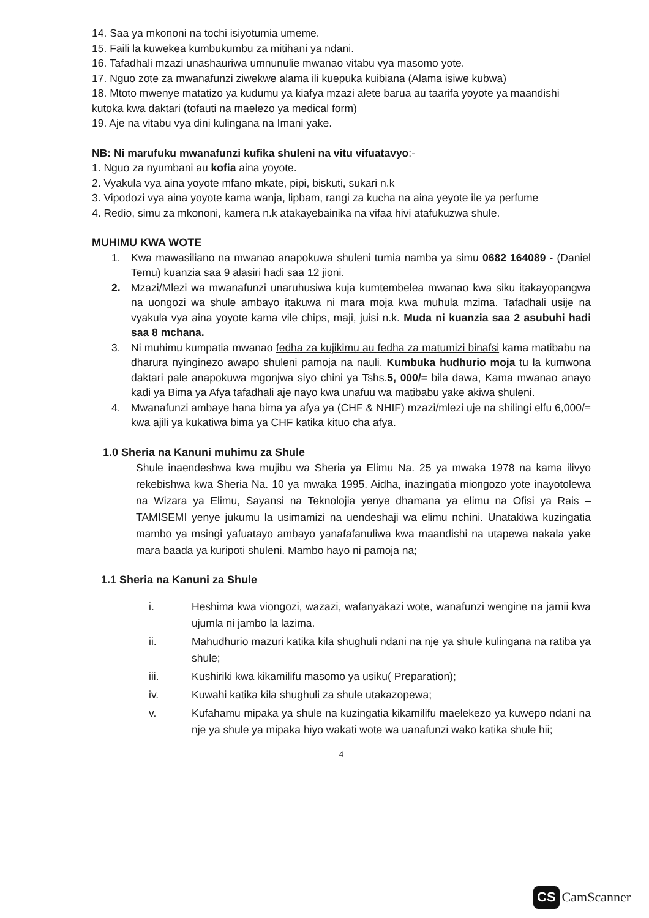14. Saa ya mkononi na tochi isiyotumia umeme.
15. Faili la kuwekea kumbukumbu za mitihani ya ndani.
16. Tafadhali mzazi unashauriwa umnunulie mwanao vitabu vya masomo yote.
17. Nguo zote za mwanafunzi ziwekwe alama ili kuepuka kuibiana (Alama isiwe kubwa)
18. Mtoto mwenye matatizo ya kudumu ya kiafya mzazi alete barua au taarifa yoyote ya maandishi kutoka kwa daktari (tofauti na maelezo ya medical form)
19. Aje na vitabu vya dini kulingana na Imani yake.
NB: Ni marufuku mwanafunzi kufika shuleni na vitu vifuatavyo:-
1. Nguo za nyumbani au kofia aina yoyote.
2. Vyakula vya aina yoyote mfano mkate, pipi, biskuti, sukari n.k
3. Vipodozi vya aina yoyote kama wanja, lipbam, rangi za kucha na aina yeyote ile ya perfume
4. Redio, simu za mkononi, kamera n.k atakayebainika na vifaa hivi atafukuzwa shule.
MUHIMU KWA WOTE
1. Kwa mawasiliano na mwanao anapokuwa shuleni tumia namba ya simu 0682 164089 - (Daniel Temu) kuanzia saa 9 alasiri hadi saa 12 jioni.
2. Mzazi/Mlezi wa mwanafunzi unaruhusiwa kuja kumtembelea mwanao kwa siku itakayopangwa na uongozi wa shule ambayo itakuwa ni mara moja kwa muhula mzima. Tafadhali usije na vyakula vya aina yoyote kama vile chips, maji, juisi n.k. Muda ni kuanzia saa 2 asubuhi hadi saa 8 mchana.
3. Ni muhimu kumpatia mwanao fedha za kujikimu au fedha za matumizi binafsi kama matibabu na dharura nyinginezo awapo shuleni pamoja na nauli. Kumbuka hudhurio moja tu la kumwona daktari pale anapokuwa mgonjwa siyo chini ya Tshs.5, 000/= bila dawa, Kama mwanao anayo kadi ya Bima ya Afya tafadhali aje nayo kwa unafuu wa matibabu yake akiwa shuleni.
4. Mwanafunzi ambaye hana bima ya afya ya (CHF & NHIF) mzazi/mlezi uje na shilingi elfu 6,000/= kwa ajili ya kukatiwa bima ya CHF katika kituo cha afya.
1.0 Sheria na Kanuni muhimu za Shule
Shule inaendeshwa kwa mujibu wa Sheria ya Elimu Na. 25 ya mwaka 1978 na kama ilivyo rekebishwa kwa Sheria Na. 10 ya mwaka 1995. Aidha, inazingatia miongozo yote inayotolewa na Wizara ya Elimu, Sayansi na Teknolojia yenye dhamana ya elimu na Ofisi ya Rais – TAMISEMI yenye jukumu la usimamizi na uendeshaji wa elimu nchini. Unatakiwa kuzingatia mambo ya msingi yafuatayo ambayo yanafafanuliwa kwa maandishi na utapewa nakala yake mara baada ya kuripoti shuleni. Mambo hayo ni pamoja na;
1.1 Sheria na Kanuni za Shule
i. Heshima kwa viongozi, wazazi, wafanyakazi wote, wanafunzi wengine na jamii kwa ujumla ni jambo la lazima.
ii. Mahudhurio mazuri katika kila shughuli ndani na nje ya shule kulingana na ratiba ya shule;
iii. Kushiriki kwa kikamilifu masomo ya usiku( Preparation);
iv. Kuwahi katika kila shughuli za shule utakazopewa;
v. Kufahamu mipaka ya shule na kuzingatia kikamilifu maelekezo ya kuwepo ndani na nje ya shule ya mipaka hiyo wakati wote wa uanafunzi wako katika shule hii;
4
CS CamScanner